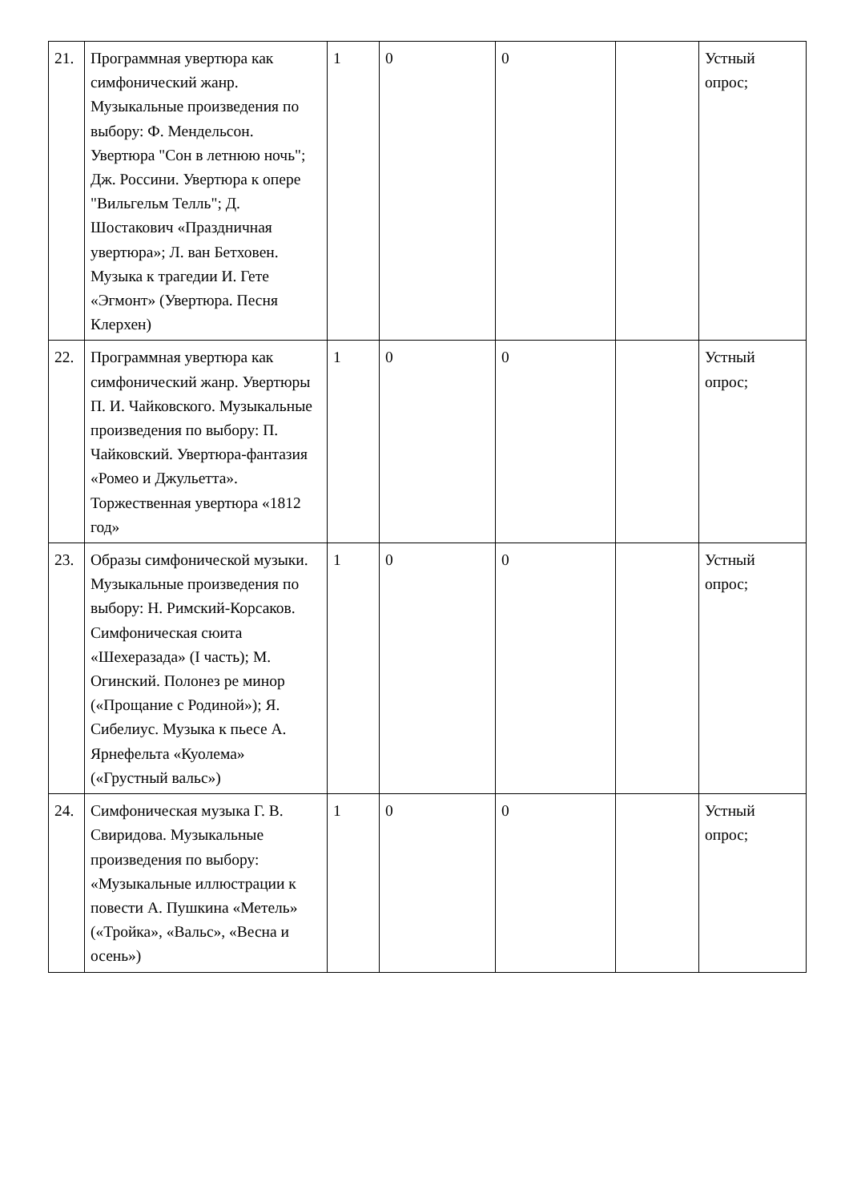| 21. | Программная увертюра как симфонический жанр. Музыкальные произведения по выбору: Ф. Мендельсон. Увертюра "Сон в летнюю ночь"; Дж. Россини. Увертюра к опере "Вильгельм Телль"; Д. Шостакович «Праздничная увертюра»; Л. ван Бетховен. Музыка к трагедии И. Гете «Эгмонт» (Увертюра. Песня Клерхен) | 1 | 0 | 0 | | Устный опрос; |
| 22. | Программная увертюра как симфонический жанр. Увертюры П. И. Чайковского. Музыкальные произведения по выбору: П. Чайковский. Увертюра-фантазия «Ромео и Джульетта». Торжественная увертюра «1812 год» | 1 | 0 | 0 | | Устный опрос; |
| 23. | Образы симфонической музыки. Музыкальные произведения по выбору: Н. Римский-Корсаков. Симфоническая сюита «Шехеразада» (I часть); М. Огинский. Полонез ре минор («Прощание с Родиной»); Я. Сибелиус. Музыка к пьесе А. Ярнефельта «Куолема» («Грустный вальс») | 1 | 0 | 0 | | Устный опрос; |
| 24. | Симфоническая музыка Г. В. Свиридова. Музыкальные произведения по выбору: «Музыкальные иллюстрации к повести А. Пушкина «Метель» («Тройка», «Вальс», «Весна и осень») | 1 | 0 | 0 | | Устный опрос; |